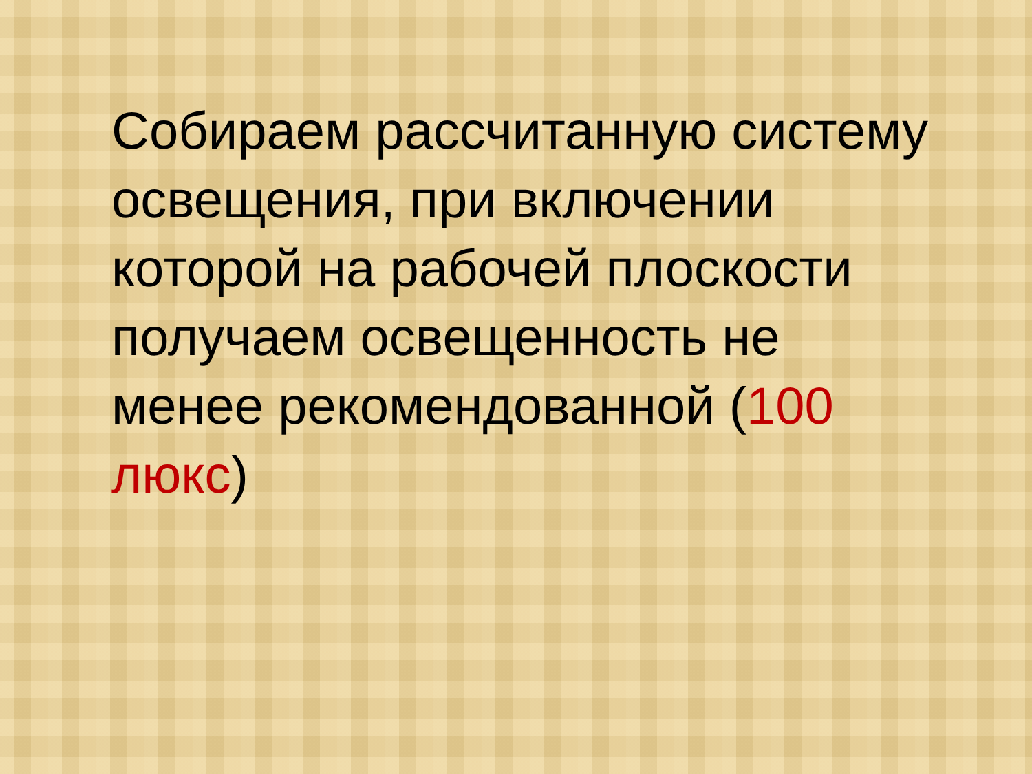Собираем рассчитанную систему освещения, при включении которой на рабочей плоскости получаем освещенность не менее рекомендованной (100 люкс)